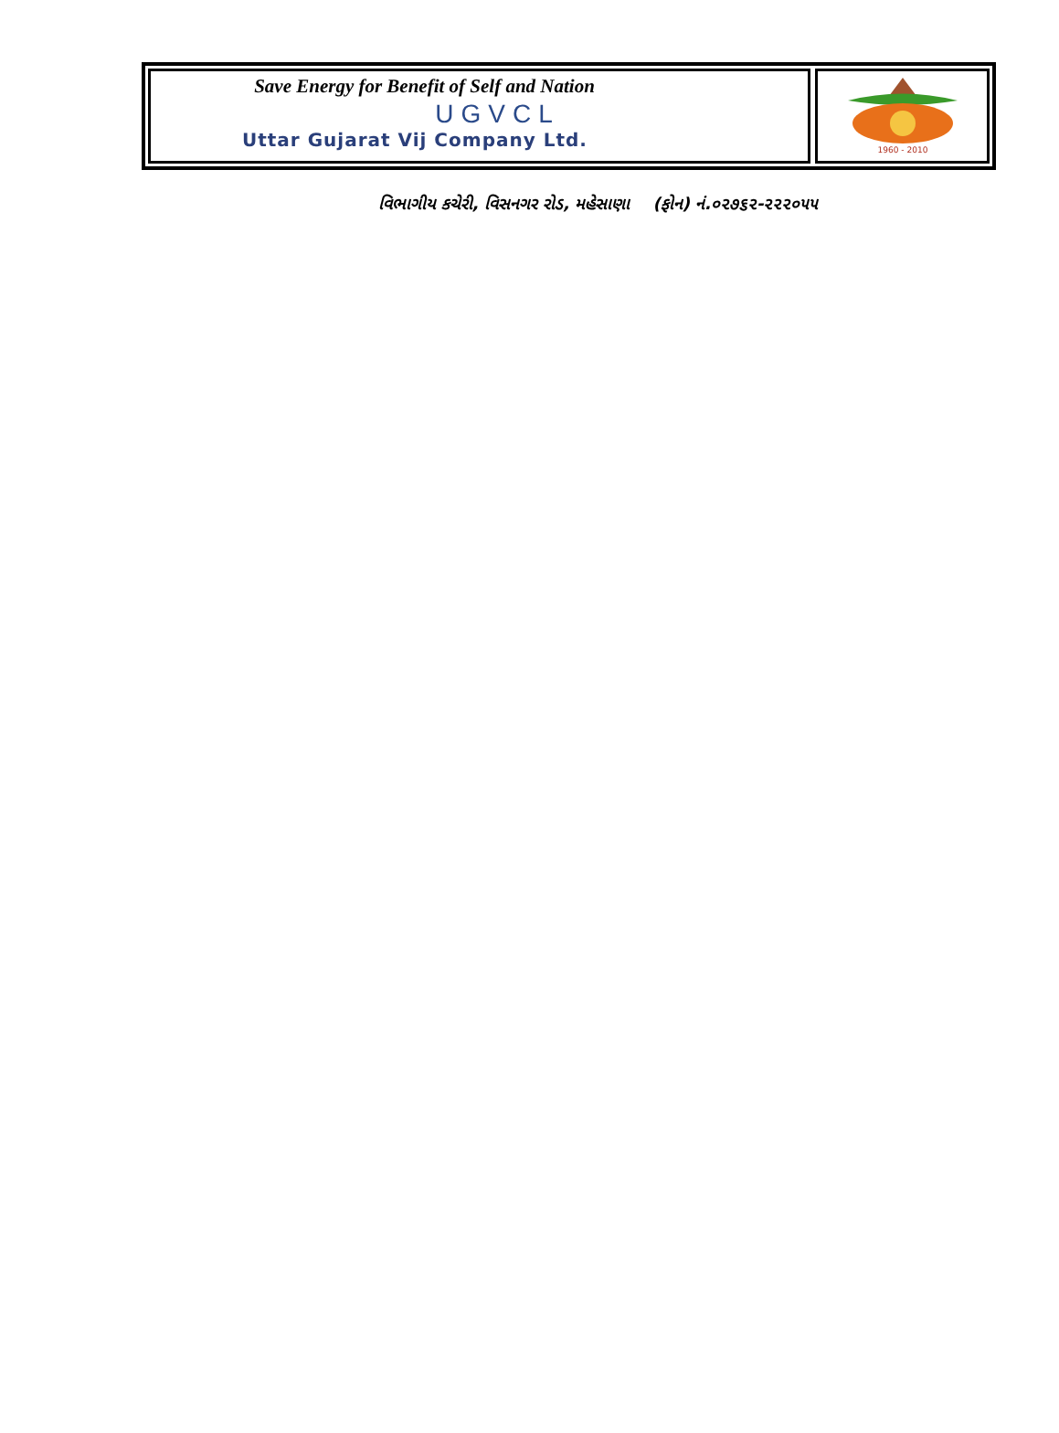Save Energy for Benefit of Self and Nation
UGVCL
Uttar Gujarat Vij Company Ltd.
1960 - 2010
વિભાગીય કચેરી, વિસનગર રોડ, મહેસાણા (ફોન) નં.૦૨૭૬૨-૨૨૨૦૫૫